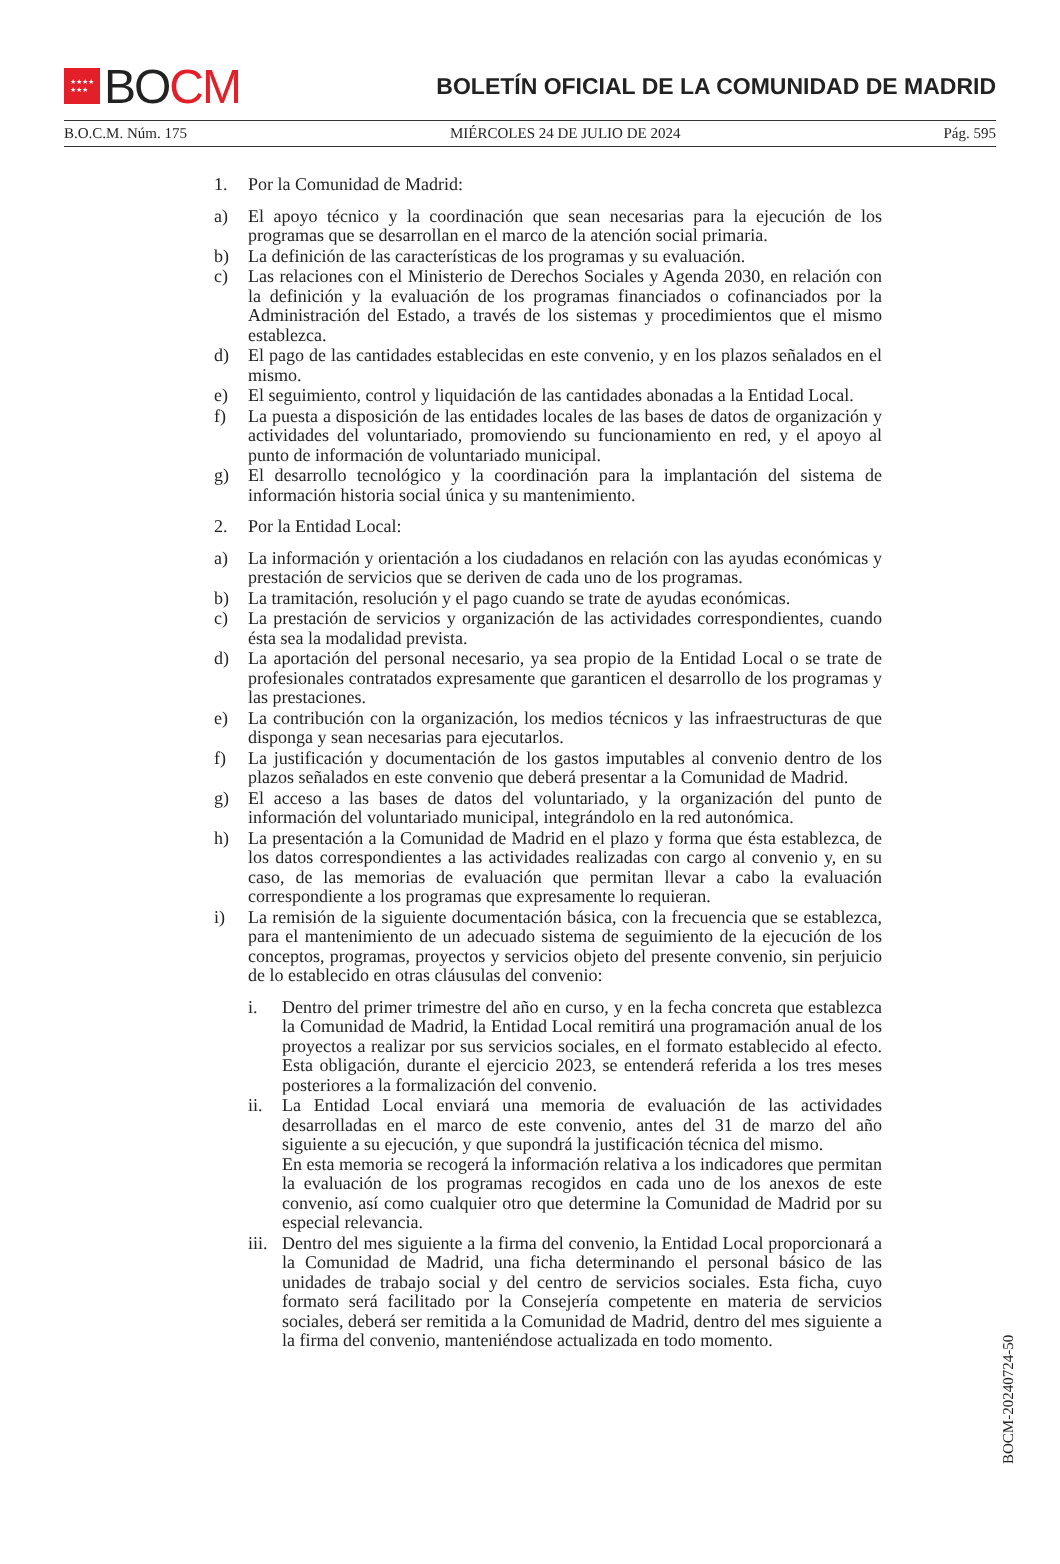★★★★
★★★
BO CM
BOLETÍN OFICIAL DE LA COMUNIDAD DE MADRID
B.O.C.M. Núm. 175 MIÉRCOLES 24 DE JULIO DE 2024 Pág. 595
1. Por la Comunidad de Madrid:
a) El apoyo técnico y la coordinación que sean necesarias para la ejecución de los programas que se desarrollan en el marco de la atención social primaria.
b) La definición de las características de los programas y su evaluación.
c) Las relaciones con el Ministerio de Derechos Sociales y Agenda 2030, en relación con la definición y la evaluación de los programas financiados o cofinanciados por la Administración del Estado, a través de los sistemas y procedimientos que el mismo establezca.
d) El pago de las cantidades establecidas en este convenio, y en los plazos señalados en el mismo.
e) El seguimiento, control y liquidación de las cantidades abonadas a la Entidad Local.
f) La puesta a disposición de las entidades locales de las bases de datos de organización y actividades del voluntariado, promoviendo su funcionamiento en red, y el apoyo al punto de información de voluntariado municipal.
g) El desarrollo tecnológico y la coordinación para la implantación del sistema de información historia social única y su mantenimiento.
2. Por la Entidad Local:
a) La información y orientación a los ciudadanos en relación con las ayudas económicas y prestación de servicios que se deriven de cada uno de los programas.
b) La tramitación, resolución y el pago cuando se trate de ayudas económicas.
c) La prestación de servicios y organización de las actividades correspondientes, cuando ésta sea la modalidad prevista.
d) La aportación del personal necesario, ya sea propio de la Entidad Local o se trate de profesionales contratados expresamente que garanticen el desarrollo de los programas y las prestaciones.
e) La contribución con la organización, los medios técnicos y las infraestructuras de que disponga y sean necesarias para ejecutarlos.
f) La justificación y documentación de los gastos imputables al convenio dentro de los plazos señalados en este convenio que deberá presentar a la Comunidad de Madrid.
g) El acceso a las bases de datos del voluntariado, y la organización del punto de información del voluntariado municipal, integrándolo en la red autonómica.
h) La presentación a la Comunidad de Madrid en el plazo y forma que ésta establezca, de los datos correspondientes a las actividades realizadas con cargo al convenio y, en su caso, de las memorias de evaluación que permitan llevar a cabo la evaluación correspondiente a los programas que expresamente lo requieran.
i) La remisión de la siguiente documentación básica, con la frecuencia que se establezca, para el mantenimiento de un adecuado sistema de seguimiento de la ejecución de los conceptos, programas, proyectos y servicios objeto del presente convenio, sin perjuicio de lo establecido en otras cláusulas del convenio:
i. Dentro del primer trimestre del año en curso, y en la fecha concreta que establezca la Comunidad de Madrid, la Entidad Local remitirá una programación anual de los proyectos a realizar por sus servicios sociales, en el formato establecido al efecto. Esta obligación, durante el ejercicio 2023, se entenderá referida a los tres meses posteriores a la formalización del convenio.
ii. La Entidad Local enviará una memoria de evaluación de las actividades desarrolladas en el marco de este convenio, antes del 31 de marzo del año siguiente a su ejecución, y que supondrá la justificación técnica del mismo.
En esta memoria se recogerá la información relativa a los indicadores que permitan la evaluación de los programas recogidos en cada uno de los anexos de este convenio, así como cualquier otro que determine la Comunidad de Madrid por su especial relevancia.
iii.
Dentro del mes siguiente a la firma del convenio, la Entidad Local proporcionará a la Comunidad de Madrid, una ficha determinando el personal básico de las unidades de trabajo social y del centro de servicios sociales. Esta ficha, cuyo formato será facilitado por la Consejería competente en materia de servicios sociales, deberá ser remitida a la Comunidad de Madrid, dentro del mes siguiente a la firma del convenio, manteniéndose actualizada en todo momento.
BOCM-20240724-50